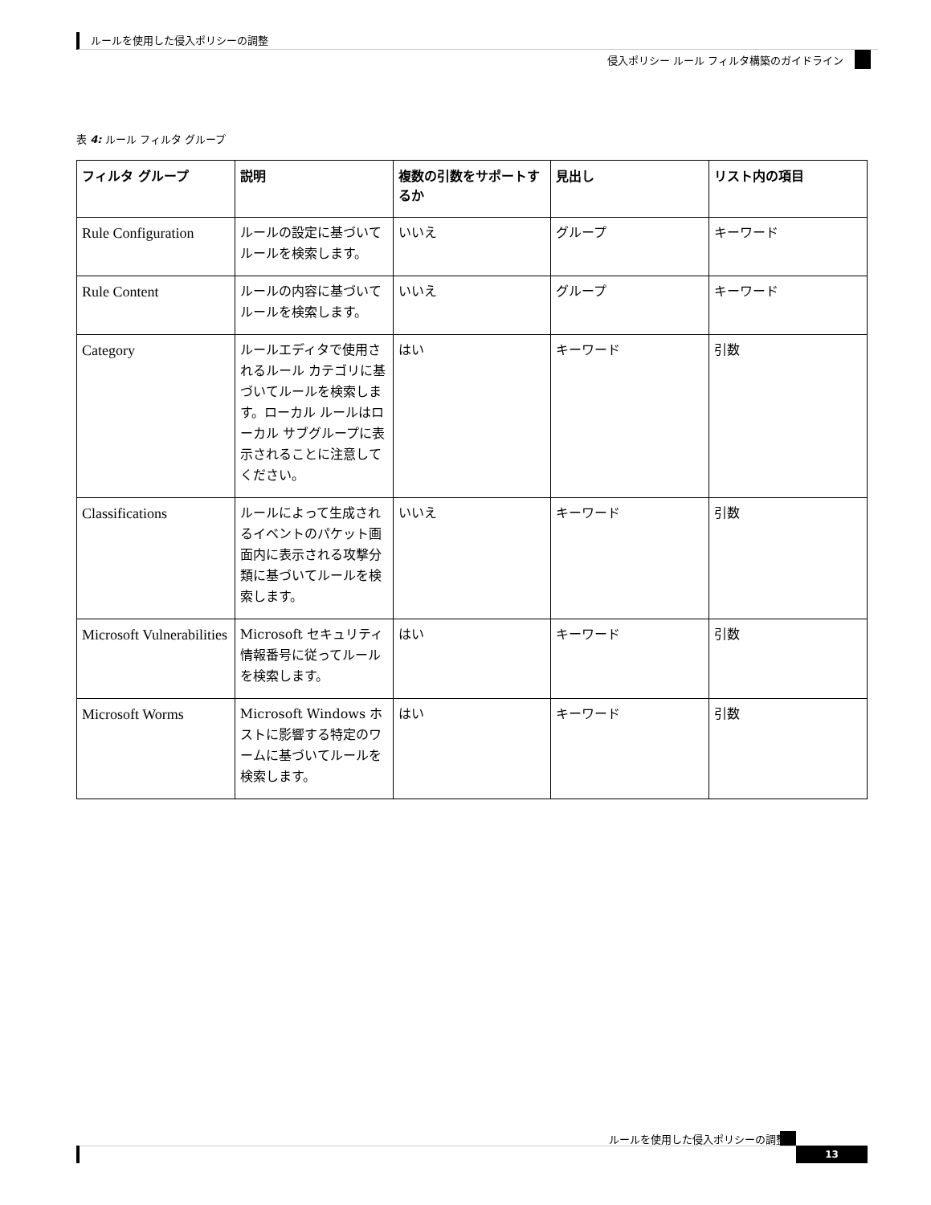ルールを使用した侵入ポリシーの調整
侵入ポリシー ルール フィルタ構築のガイドライン
表 4: ルール フィルタ グループ
| フィルタ グループ | 説明 | 複数の引数をサポートするか | 見出し | リスト内の項目 |
| --- | --- | --- | --- | --- |
| Rule Configuration | ルールの設定に基づいてルールを検索します。 | いいえ | グループ | キーワード |
| Rule Content | ルールの内容に基づいてルールを検索します。 | いいえ | グループ | キーワード |
| Category | ルールエディタで使用されるルール カテゴリに基づいてルールを検索します。ローカル ルールはローカル サブグループに表示されることに注意してください。 | はい | キーワード | 引数 |
| Classifications | ルールによって生成されるイベントのパケット画面内に表示される攻撃分類に基づいてルールを検索します。 | いいえ | キーワード | 引数 |
| Microsoft Vulnerabilities | Microsoft セキュリティ情報番号に従ってルールを検索します。 | はい | キーワード | 引数 |
| Microsoft Worms | Microsoft Windows ホストに影響する特定のワームに基づいてルールを検索します。 | はい | キーワード | 引数 |
ルールを使用した侵入ポリシーの調整
13